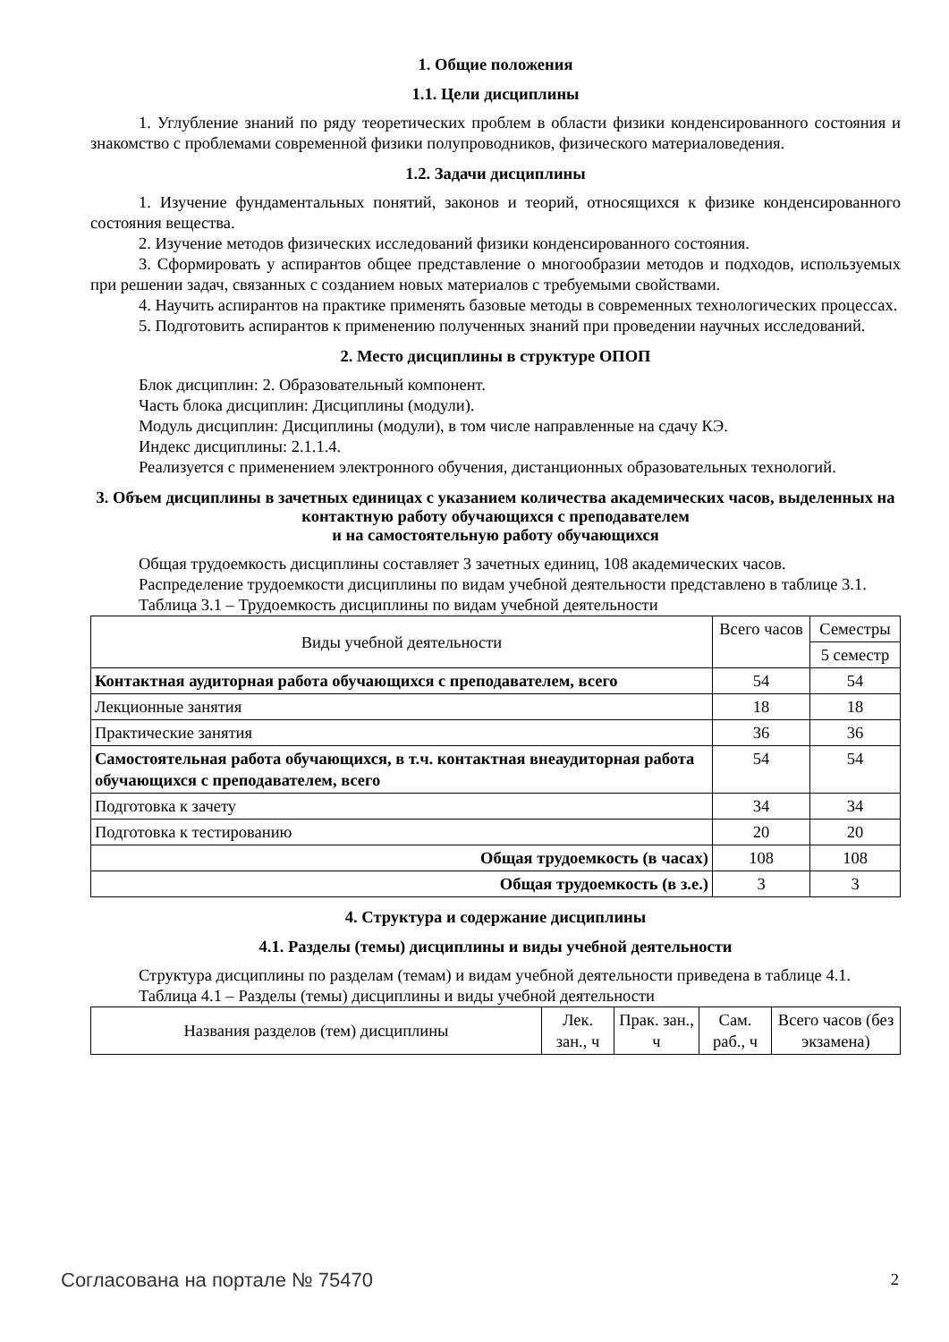1. Общие положения
1.1. Цели дисциплины
1. Углубление знаний по ряду теоретических проблем в области физики конденсированного состояния и знакомство с проблемами современной физики полупроводников, физического материаловедения.
1.2. Задачи дисциплины
1. Изучение фундаментальных понятий, законов и теорий, относящихся к физике конденсированного состояния вещества.
2. Изучение методов физических исследований физики конденсированного состояния.
3. Сформировать у аспирантов общее представление о многообразии методов и подходов, используемых при решении задач, связанных с созданием новых материалов с требуемыми свойствами.
4. Научить аспирантов на практике применять базовые методы в современных технологических процессах.
5. Подготовить аспирантов к применению полученных знаний при проведении научных исследований.
2. Место дисциплины в структуре ОПОП
Блок дисциплин: 2. Образовательный компонент.
Часть блока дисциплин: Дисциплины (модули).
Модуль дисциплин: Дисциплины (модули), в том числе направленные на сдачу КЭ.
Индекс дисциплины: 2.1.1.4.
Реализуется с применением электронного обучения, дистанционных образовательных технологий.
3. Объем дисциплины в зачетных единицах с указанием количества академических часов, выделенных на контактную работу обучающихся с преподавателем
и на самостоятельную работу обучающихся
Общая трудоемкость дисциплины составляет 3 зачетных единиц, 108 академических часов.
Распределение трудоемкости дисциплины по видам учебной деятельности представлено в таблице 3.1.
Таблица 3.1 – Трудоемкость дисциплины по видам учебной деятельности
| Виды учебной деятельности | Всего часов | Семестры |
| --- | --- | --- |
| | | 5 семестр |
| Контактная аудиторная работа обучающихся с преподавателем, всего | 54 | 54 |
| Лекционные занятия | 18 | 18 |
| Практические занятия | 36 | 36 |
| Самостоятельная работа обучающихся, в т.ч. контактная внеаудиторная работа обучающихся с преподавателем, всего | 54 | 54 |
| Подготовка к зачету | 34 | 34 |
| Подготовка к тестированию | 20 | 20 |
| Общая трудоемкость (в часах) | 108 | 108 |
| Общая трудоемкость (в з.е.) | 3 | 3 |
4. Структура и содержание дисциплины
4.1. Разделы (темы) дисциплины и виды учебной деятельности
Структура дисциплины по разделам (темам) и видам учебной деятельности приведена в таблице 4.1.
Таблица 4.1 – Разделы (темы) дисциплины и виды учебной деятельности
| Названия разделов (тем) дисциплины | Лек. зан., ч | Прак. зан., ч | Сам. раб., ч | Всего часов (без экзамена) |
| --- | --- | --- | --- | --- |
Согласована на портале № 75470 2